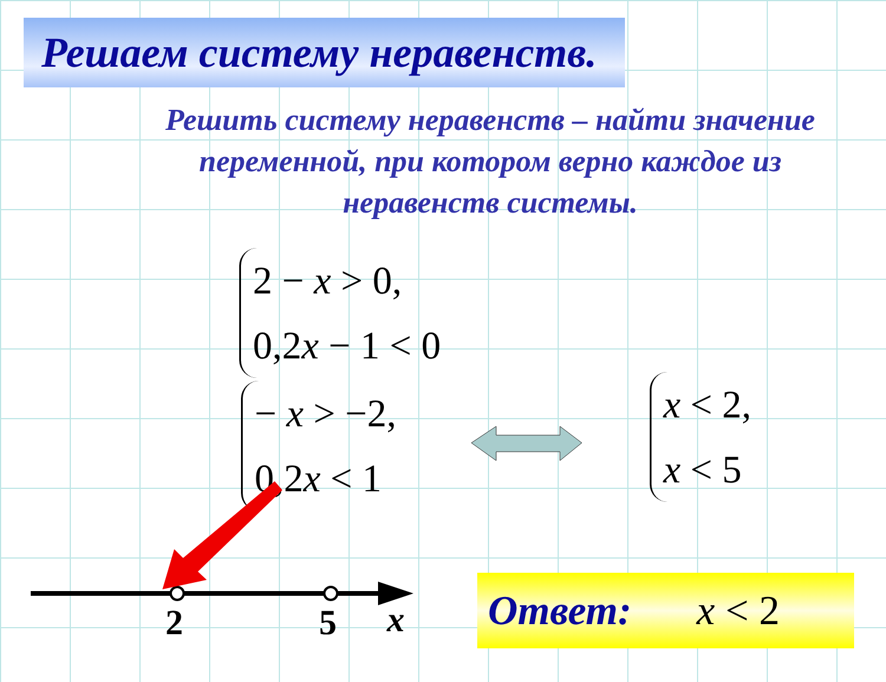Решаем систему неравенств.
Решить систему неравенств – найти значение переменной, при котором верно каждое из неравенств системы.
2 − x > 0,
0,2x − 1 < 0
− x > −2,
0,2x < 1
x < 2,
x < 5
2 5 x Ответ: x < 2